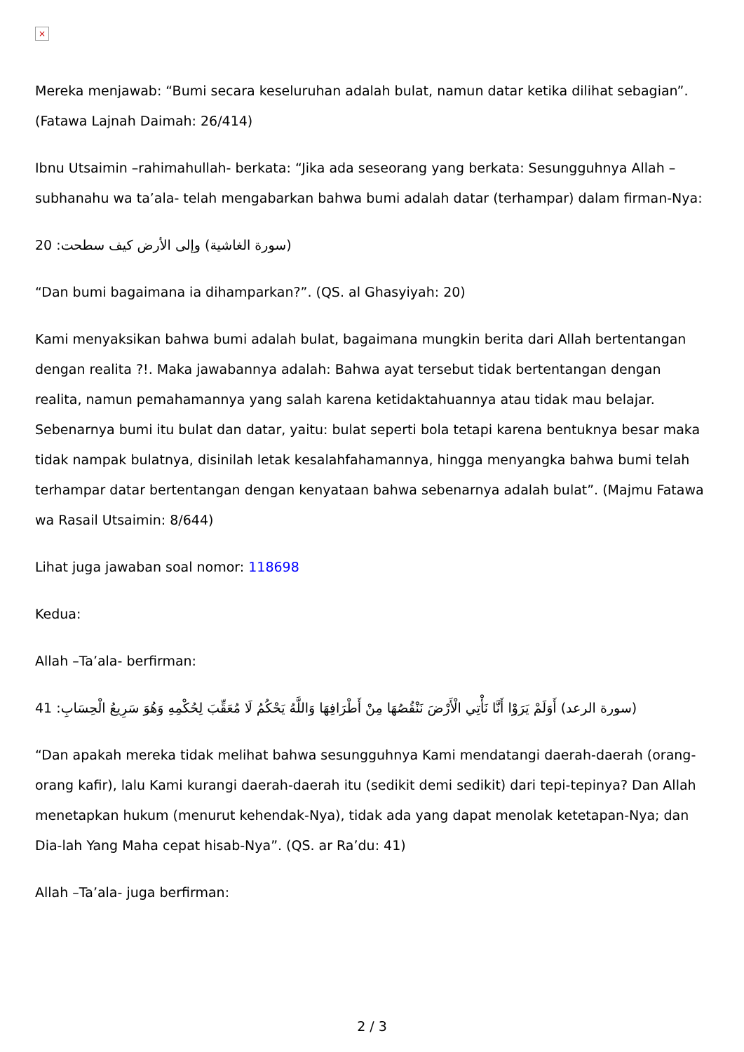×
Mereka menjawab: “Bumi secara keseluruhan adalah bulat, namun datar ketika dilihat sebagian”. (Fatawa Lajnah Daimah: 26/414)
Ibnu Utsaimin –rahimahullah- berkata: “Jika ada seseorang yang berkata: Sesungguhnya Allah –subhanahu wa ta’ala- telah mengabarkan bahwa bumi adalah datar (terhampar) dalam firman-Nya:
20 :سورة الغاشية) وإلى الأرض كيف سطحت)
“Dan bumi bagaimana ia dihamparkan?”. (QS. al Ghasyiyah: 20)
Kami menyaksikan bahwa bumi adalah bulat, bagaimana mungkin berita dari Allah bertentangan dengan realita ?!. Maka jawabannya adalah: Bahwa ayat tersebut tidak bertentangan dengan realita, namun pemahamannya yang salah karena ketidaktahuannya atau tidak mau belajar. Sebenarnya bumi itu bulat dan datar, yaitu: bulat seperti bola tetapi karena bentuknya besar maka tidak nampak bulatnya, disinilah letak kesalahfahamannya, hingga menyangka bahwa bumi telah terhampar datar bertentangan dengan kenyataan bahwa sebenarnya adalah bulat”. (Majmu Fatawa wa Rasail Utsaimin: 8/644)
Lihat juga jawaban soal nomor: 118698
Kedua:
Allah –Ta’ala- berfirman:
41 :سورة الرعد) أَوَلَمْ يَرَوْا أَنَّا نَأْتِي الْأَرْضَ نَنْقُصُهَا مِنْ أَطْرَافِهَا وَاللَّهُ يَحْكُمُ لَا مُعَقِّبَ لِحُكْمِهِ وَهُوَ سَرِيعُ الْحِسَابِ)
“Dan apakah mereka tidak melihat bahwa sesungguhnya Kami mendatangi daerah-daerah (orang-orang kafir), lalu Kami kurangi daerah-daerah itu (sedikit demi sedikit) dari tepi-tepinya? Dan Allah menetapkan hukum (menurut kehendak-Nya), tidak ada yang dapat menolak ketetapan-Nya; dan Dia-lah Yang Maha cepat hisab-Nya”. (QS. ar Ra’du: 41)
Allah –Ta’ala- juga berfirman:
2 / 3